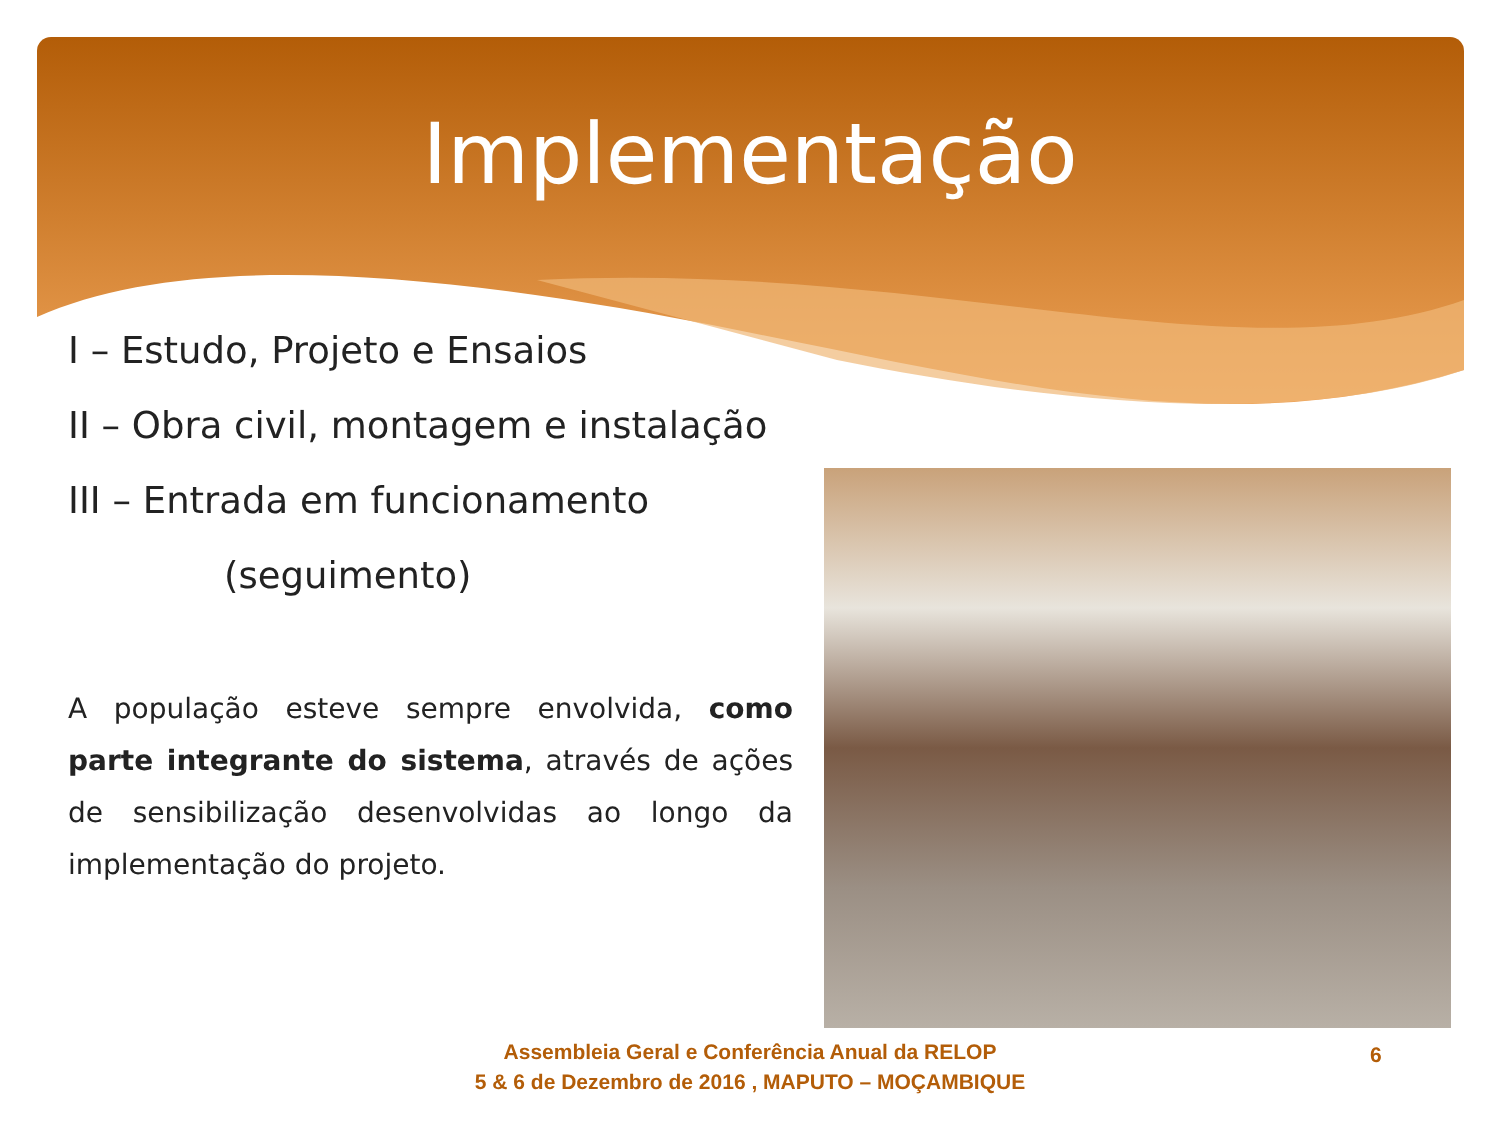Implementação
I – Estudo, Projeto e Ensaios
II – Obra civil, montagem e instalação
III – Entrada em funcionamento
(seguimento)
A população esteve sempre envolvida, como parte integrante do sistema, através de ações de sensibilização desenvolvidas ao longo da implementação do projeto.
Assembleia Geral e Conferência Anual da RELOP
5 & 6 de Dezembro de 2016 , MAPUTO – MOÇAMBIQUE
6